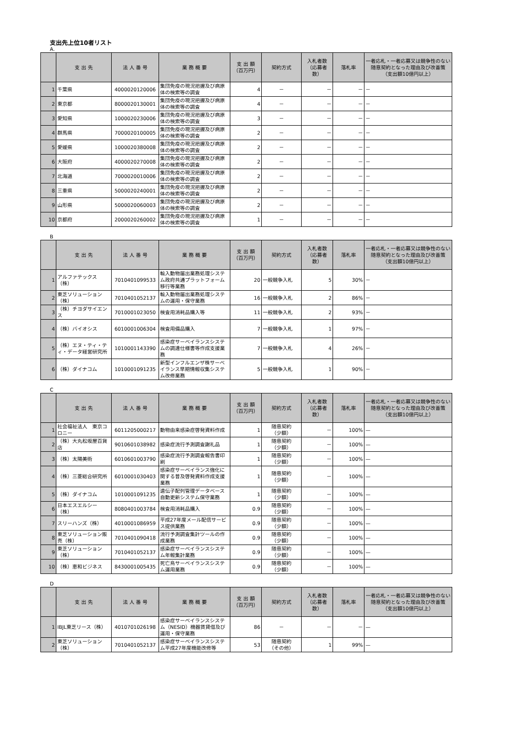支出先上位10者リスト
A.
| | 支 出 先 | 法 人 番 号 | 業 務 概 要 | 支 出 額 （百万円） | 契約方式 | 入札者数 （応募者数） | 落札率 | 一者応札・一者応募又は競争性のない随意契約となった理由及び改善策 （支出額10億円以上） |
| --- | --- | --- | --- | --- | --- | --- | --- | --- |
| 1 | 千葉県 | 4000020120006 | 集団免疫の現況把握及び病原体の検索等の調査 | 4 | － | － | － | － |
| 2 | 東京都 | 8000020130001 | 集団免疫の現況把握及び病原体の検索等の調査 | 4 | － | － | － | － |
| 3 | 愛知県 | 1000020230006 | 集団免疫の現況把握及び病原体の検索等の調査 | 3 | － | － | － | － |
| 4 | 群馬県 | 7000020100005 | 集団免疫の現況把握及び病原体の検索等の調査 | 2 | － | － | － | － |
| 5 | 愛媛県 | 1000020380008 | 集団免疫の現況把握及び病原体の検索等の調査 | 2 | － | － | － | － |
| 6 | 大阪府 | 4000020270008 | 集団免疫の現況把握及び病原体の検索等の調査 | 2 | － | － | － | － |
| 7 | 北海道 | 7000020010006 | 集団免疫の現況把握及び病原体の検索等の調査 | 2 | － | － | － | － |
| 8 | 三重県 | 5000020240001 | 集団免疫の現況把握及び病原体の検索等の調査 | 2 | － | － | － | － |
| 9 | 山形県 | 5000020060003 | 集団免疫の現況把握及び病原体の検索等の調査 | 2 | － | － | － | － |
| 10 | 京都府 | 2000020260002 | 集団免疫の現況把握及び病原体の検索等の調査 | 1 | － | － | － | － |
B
| | 支 出 先 | 法 人 番 号 | 業 務 概 要 | 支 出 額 （百万円） | 契約方式 | 入札者数 （応募者数） | 落札率 | 一者応札・一者応募又は競争性のない随意契約となった理由及び改善策 （支出額10億円以上） |
| --- | --- | --- | --- | --- | --- | --- | --- | --- |
| 1 | アルファテックス（株） | 7010401099533 | 輸入動物届出業務処理システム政府共通プラットフォーム移行等業務 | 20 | 一般競争入札 | 5 | 30% | － |
| 2 | 東芝ソリューション（株） | 7010401052137 | 輸入動物届出業務処理システムの運用・保守業務 | 16 | 一般競争入札 | 2 | 86% | － |
| 3 | （株）チヨダサイエンス | 7010001023050 | 検査用消耗品購入等 | 11 | 一般競争入札 | 2 | 93% | － |
| 4 | （株）バイオシス | 6010001006304 | 検査用備品購入 | 7 | 一般競争入札 | 1 | 97% | － |
| 5 | （株）エヌ・ティ・ティ・データ経営研究所 | 1010001143390 | 感染症サーベイランスシステムの調達仕様書等作成支援業務 | 7 | 一般競争入札 | 4 | 26% | － |
| 6 | （株）ダイナコム | 1010001091235 | 新型インフルエンザ株サーベイランス早期情報収集システム改修業務 | 5 | 一般競争入札 | 1 | 90% | － |
C
| | 支 出 先 | 法 人 番 号 | 業 務 概 要 | 支 出 額 （百万円） | 契約方式 | 入札者数 （応募者数） | 落札率 | 一者応札・一者応募又は競争性のない随意契約となった理由及び改善策 （支出額10億円以上） |
| --- | --- | --- | --- | --- | --- | --- | --- | --- |
| 1 | 社会福祉法人 東京コロニー | 6011205000217 | 動物由来感染症啓発資料作成 | 1 | 随意契約 （少額） | － | 100% | — |
| 2 | （株）大丸松坂屋百貨店 | 9010601038982 | 感染症流行予測調査謝礼品 | 1 | 随意契約 （少額） | － | 100% | — |
| 3 | （株）太陽美術 | 6010601003790 | 感染症流行予測調査報告書印刷 | 1 | 随意契約 （少額） | － | 100% | — |
| 4 | （株）三菱総合研究所 | 6010001030403 | 感染症サーベイランス強化に関する普及啓発資料作成支援業務 | 1 | 随意契約 （少額） | － | 100% | — |
| 5 | （株）ダイナコム | 1010001091235 | 遺伝子配列管理データベース自動更新システム保守業務 | 1 | 随意契約 （少額） | － | 100% | — |
| 6 | 日本エスエルシー（株） | 8080401003784 | 検査用消耗品購入 | 0.9 | 随意契約 （少額） | － | 100% | — |
| 7 | スリーハンズ（株） | 4010001086959 | 平成27年度メール配信サービス提供業務 | 0.9 | 随意契約 （少額） | － | 100% | — |
| 8 | 東芝ソリューション販売（株） | 7010401090418 | 流行予測調査集計ツールの作成業務 | 0.9 | 随意契約 （少額） | － | 100% | — |
| 9 | 東芝ソリューション（株） | 7010401052137 | 感染症サーベイランスシステム年報集計業務 | 0.9 | 随意契約 （少額） | － | 100% | — |
| 10 | （株）恵和ビジネス | 8430001005435 | 死亡鳥サーベイランスシステム運用業務 | 0.9 | 随意契約 （少額） | － | 100% | — |
D
| | 支 出 先 | 法 人 番 号 | 業 務 概 要 | 支 出 額 （百万円） | 契約方式 | 入札者数 （応募者数） | 落札率 | 一者応札・一者応募又は競争性のない随意契約となった理由及び改善策 （支出額10億円以上） |
| --- | --- | --- | --- | --- | --- | --- | --- | --- |
| 1 | IBJL東芝リース（株） | 4010701026198 | 感染症サーベイランスシステム（NESID）機器賃貸借及び運用・保守業務 | 86 | － | － | － | — |
| 2 | 東芝ソリューション（株） | 7010401052137 | 感染症サーベイランスシステム平成27年度機能改修等 | 53 | 随意契約 （その他） | 1 | 99% | — |